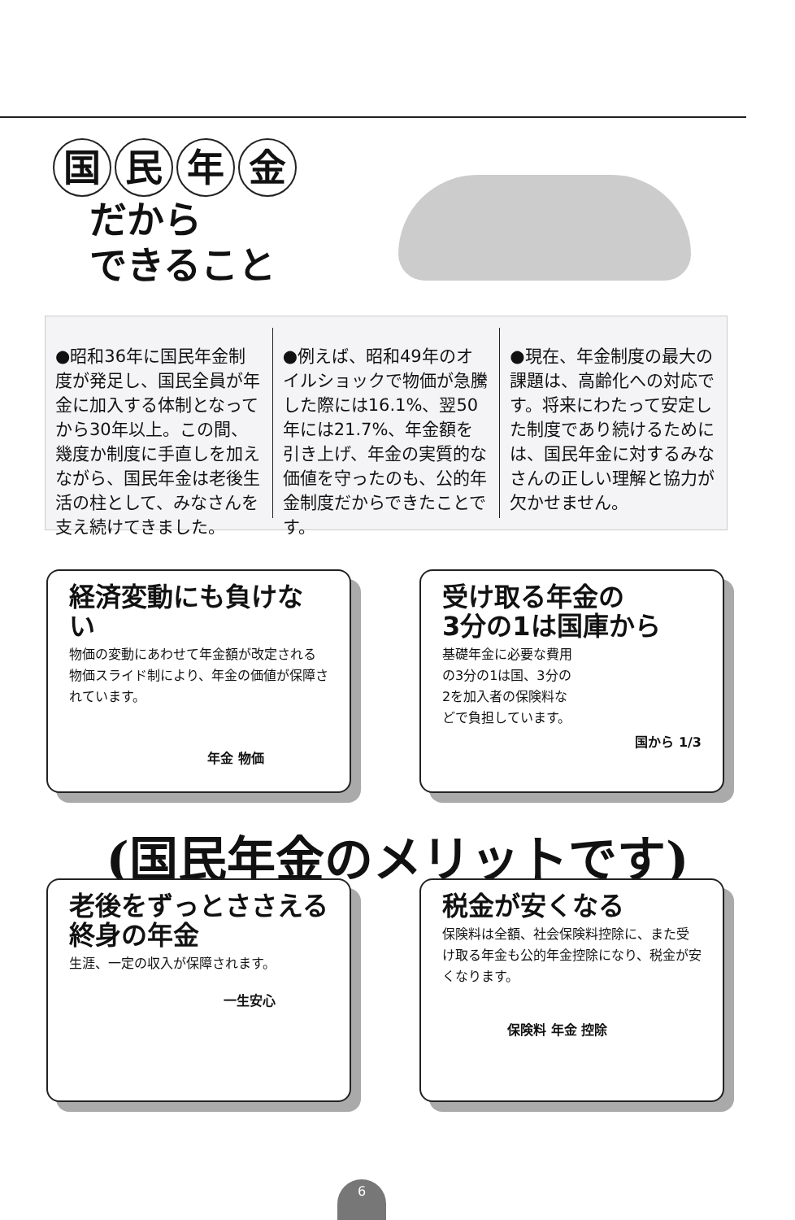国民年金
だから
できること
●昭和36年に国民年金制度が発足し、国民全員が年金に加入する体制となってから30年以上。この間、幾度か制度に手直しを加えながら、国民年金は老後生活の柱として、みなさんを支え続けてきました。
●例えば、昭和49年のオイルショックで物価が急騰した際には16.1%、翌50年には21.7%、年金額を引き上げ、年金の実質的な価値を守ったのも、公的年金制度だからできたことです。
●現在、年金制度の最大の課題は、高齢化への対応です。将来にわたって安定した制度であり続けるためには、国民年金に対するみなさんの正しい理解と協力が欠かせません。
経済変動にも負けない
物価の変動にあわせて年金額が改定される物価スライド制により、年金の価値が保障されています。
年金 物価
受け取る年金の
3分の1は国庫から
基礎年金に必要な費用の3分の1は国、3分の2を加入者の保険料などで負担しています。
国から 1/3
(国民年金のメリットです)
老後をずっとささえる
終身の年金
生涯、一定の収入が保障されます。
一生安心
税金が安くなる
保険料は全額、社会保険料控除に、また受け取る年金も公的年金控除になり、税金が安くなります。
保険料 年金 控除
6